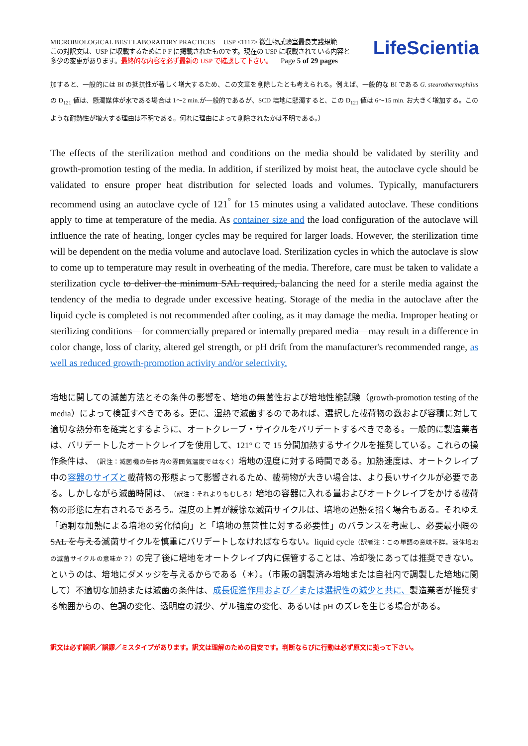MICROBIOLOGICAL BEST LABORATORY PRACTICES USP <1117> 微生物試験室最良実践規範
この対訳文は、USP に収載するために P F に掲載されたものです。現在の USP に収載されている内容と
多少の変更があります。最終的な内容を必ず最新の USP で確認して下さい。 Page 5 of 29 pages
LifeScientia
加すると、一般的には BI の抵抗性が著しく増大するため、この文章を削除したとも考えられる。例えば、一般的な BI である G. stearothermophilus の D<sub>121</sub> 値は、懸濁媒体が水である場合は 1～2 min.が一般的であるが、SCD 培地に懸濁すると、この D<sub>121</sub> 値は 6～15 min. お大きく増加する。このような耐熱性が増大する理由は不明である。何れに理由によって削除されたかは不明である。）
The effects of the sterilization method and conditions on the media should be validated by sterility and growth-promotion testing of the media. In addition, if sterilized by moist heat, the autoclave cycle should be validated to ensure proper heat distribution for selected loads and volumes. Typically, manufacturers recommend using an autoclave cycle of 121<sup>°</sup> for 15 minutes using a validated autoclave. These conditions apply to time at temperature of the media. As container size and the load configuration of the autoclave will influence the rate of heating, longer cycles may be required for larger loads. However, the sterilization time will be dependent on the media volume and autoclave load. Sterilization cycles in which the autoclave is slow to come up to temperature may result in overheating of the media. Therefore, care must be taken to validate a sterilization cycle to deliver the minimum SAL required, balancing the need for a sterile media against the tendency of the media to degrade under excessive heating. Storage of the media in the autoclave after the liquid cycle is completed is not recommended after cooling, as it may damage the media. Improper heating or sterilizing conditions—for commercially prepared or internally prepared media—may result in a difference in color change, loss of clarity, altered gel strength, or pH drift from the manufacturer's recommended range, as well as reduced growth-promotion activity and/or selectivity.
培地に関しての滅菌方法とその条件の影響を、培地の無菌性および培地性能試験（growth-promotion testing of the media）によって検証すべきである。更に、湿熱で滅菌するのであれば、選択した載荷物の数および容積に対して適切な熱分布を確実とするように、オートクレーブ・サイクルをバリデートするべきである。一般的に製造業者は、バリデートしたオートクレイブを使用して、121° C で 15 分間加熱するサイクルを推奨している。これらの操作条件は、（訳注：滅菌機の缶体内の雰囲気温度ではなく）培地の温度に対する時間である。加熱速度は、オートクレイブ中の容器のサイズと載荷物の形態よって影響されるため、載荷物が大きい場合は、より長いサイクルが必要である。しかしながら滅菌時間は、（訳注：それよりもむしろ）培地の容器に入れる量およびオートクレイブをかける載荷物の形態に左右されるであろう。温度の上昇が緩徐な滅菌サイクルは、培地の過熱を招く場合もある。それゆえ「過剰な加熱による培地の劣化傾向」と「培地の無菌性に対する必要性」のバランスを考慮し、必要最小限の SAL を与える滅菌サイクルを慎重にバリデートしなければならない。liquid cycle（訳者注：この単語の意味不詳。液体培地の滅菌サイクルの意味か？）の完了後に培地をオートクレイブ内に保管することは、冷却後にあっては推奨できない。というのは、培地にダメッジを与えるからである（＊）。（市販の調製済み培地または自社内で調製した培地に関して）不適切な加熱または滅菌の条件は、成長促進作用および／または選択性の減少と共に、製造業者が推奨する範囲からの、色調の変化、透明度の減少、ゲル強度の変化、あるいは pH のズレを生じる場合がある。
訳文は必ず誤訳／誤謬／ミスタイプがあります。訳文は理解のための目安です。判断ならびに行動は必ず原文に拠って下さい。